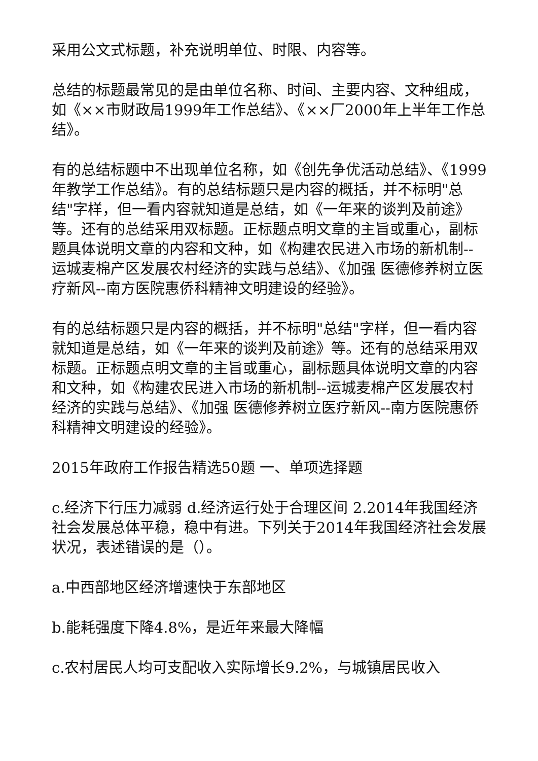采用公文式标题，补充说明单位、时限、内容等。
总结的标题最常见的是由单位名称、时间、主要内容、文种组成，如《××市财政局1999年工作总结》、《××厂2000年上半年工作总结》。
有的总结标题中不出现单位名称，如《创先争优活动总结》、《1999年教学工作总结》。有的总结标题只是内容的概括，并不标明"总结"字样，但一看内容就知道是总结，如《一年来的谈判及前途》等。还有的总结采用双标题。正标题点明文章的主旨或重心，副标题具体说明文章的内容和文种，如《构建农民进入市场的新机制--运城麦棉产区发展农村经济的实践与总结》、《加强 医德修养树立医疗新风--南方医院惠侨科精神文明建设的经验》。
有的总结标题只是内容的概括，并不标明"总结"字样，但一看内容就知道是总结，如《一年来的谈判及前途》等。还有的总结采用双标题。正标题点明文章的主旨或重心，副标题具体说明文章的内容和文种，如《构建农民进入市场的新机制--运城麦棉产区发展农村经济的实践与总结》、《加强 医德修养树立医疗新风--南方医院惠侨科精神文明建设的经验》。
2015年政府工作报告精选50题 一、单项选择题
c.经济下行压力减弱 d.经济运行处于合理区间 2.2014年我国经济社会发展总体平稳，稳中有进。下列关于2014年我国经济社会发展状况，表述错误的是（）。
a.中西部地区经济增速快于东部地区
b.能耗强度下降4.8%，是近年来最大降幅
c.农村居民人均可支配收入实际增长9.2%，与城镇居民收入